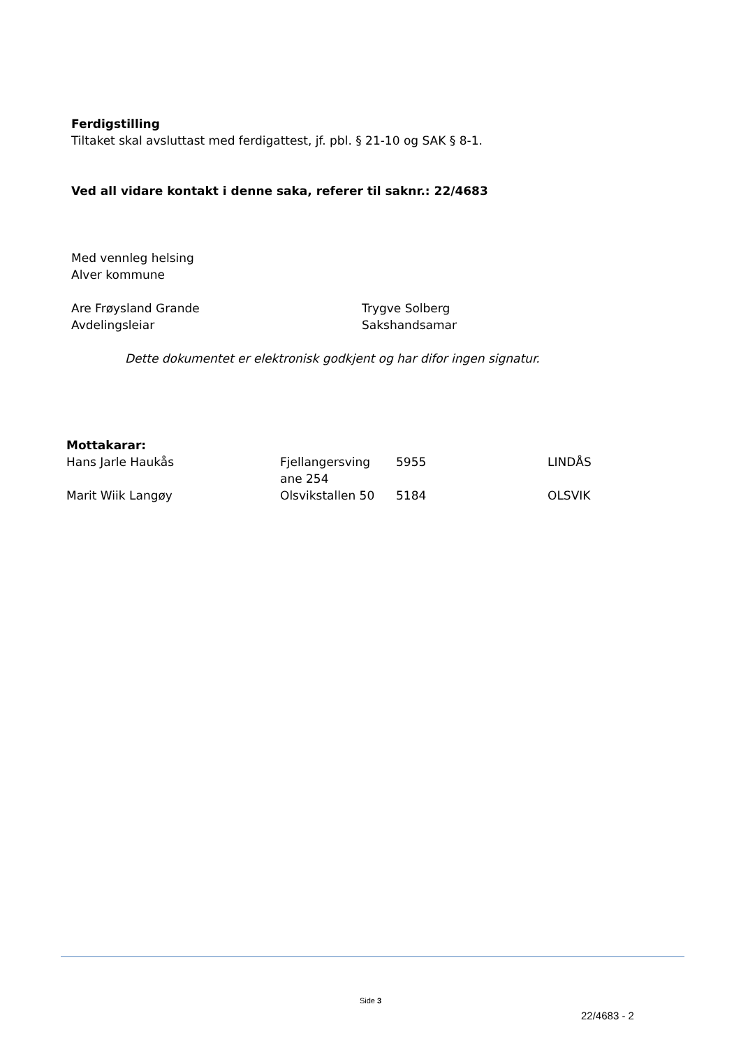Ferdigstilling
Tiltaket skal avsluttast med ferdigattest, jf. pbl. § 21-10 og SAK § 8-1.
Ved all vidare kontakt i denne saka, referer til saknr.: 22/4683
Med vennleg helsing
Alver kommune
Are Frøysland Grande
Avdelingsleiar
Trygve Solberg
Sakshandsamar
Dette dokumentet er elektronisk godkjent og har difor ingen signatur.
Mottakarar:
| Hans Jarle Haukås | Fjellangersving ane 254 | 5955 | LINDÅS |
| Marit Wiik Langøy | Olsvikstallen 50 | 5184 | OLSVIK |
Side 3
22/4683 - 2